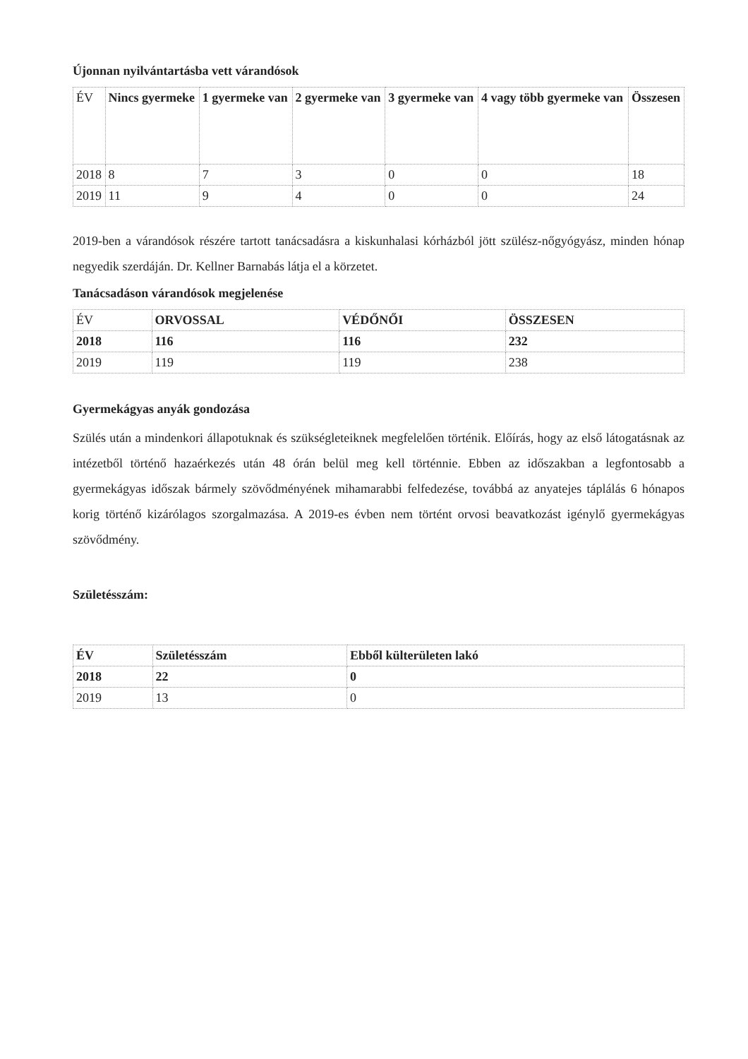Újonnan nyilvántartásba vett várandósok
| ÉV | Nincs gyermeke | 1 gyermeke van | 2 gyermeke van | 3 gyermeke van | 4 vagy több gyermeke van | Összesen |
| --- | --- | --- | --- | --- | --- | --- |
| 2018 | 8 | 7 | 3 | 0 | 0 | 18 |
| 2019 | 11 | 9 | 4 | 0 | 0 | 24 |
2019-ben a várandósok részére tartott tanácsadásra a kiskunhalasi kórházból jött szülész-nőgyógyász, minden hónap negyedik szerdáján. Dr. Kellner Barnabás látja el a körzetet.
Tanácsadáson várandósok megjelenése
| ÉV | ORVOSSAL | VÉDŐNŐI | ÖSSZESEN |
| --- | --- | --- | --- |
| 2018 | 116 | 116 | 232 |
| 2019 | 119 | 119 | 238 |
Gyermekágyas anyák gondozása
Szülés után a mindenkori állapotuknak és szükségleteiknek megfelelően történik. Előírás, hogy az első látogatásnak az intézetből történő hazaérkezés után 48 órán belül meg kell történnie. Ebben az időszakban a legfontosabb a gyermekágyas időszak bármely szövődményének mihamarabbi felfedezése, továbbá az anyatejes táplálás 6 hónapos korig történő kizárólagos szorgalmazása. A 2019-es évben nem történt orvosi beavatkozást igénylő gyermekágyas szövődmény.
Születésszám:
| ÉV | Születésszám | Ebből külterületen lakó |
| --- | --- | --- |
| 2018 | 22 | 0 |
| 2019 | 13 | 0 |